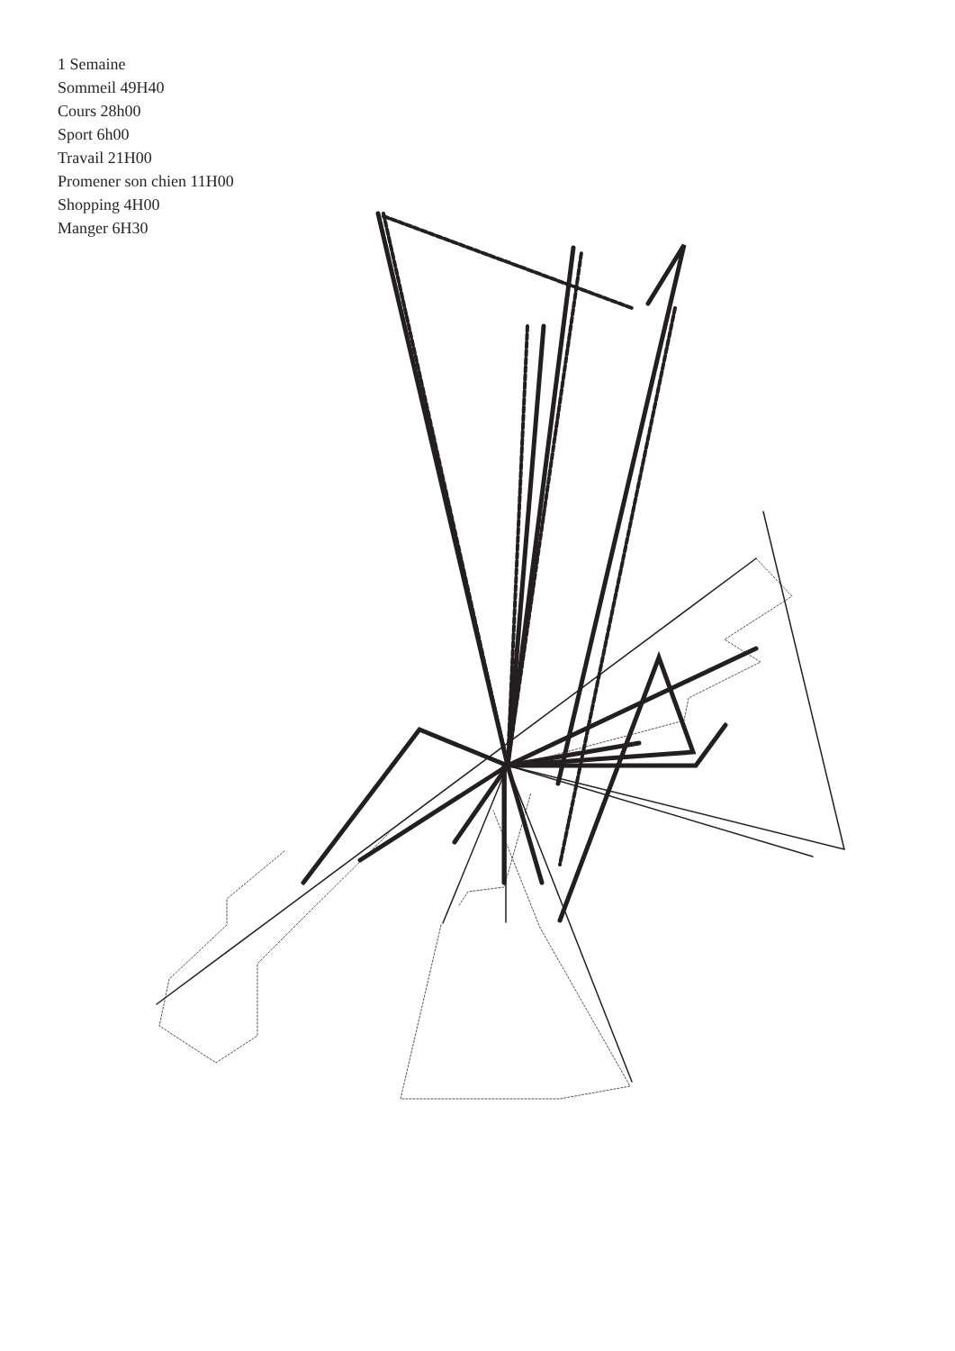1 Semaine
Sommeil 49H40
Cours 28h00
Sport 6h00
Travail 21H00
Promener son chien 11H00
Shopping 4H00
Manger 6H30